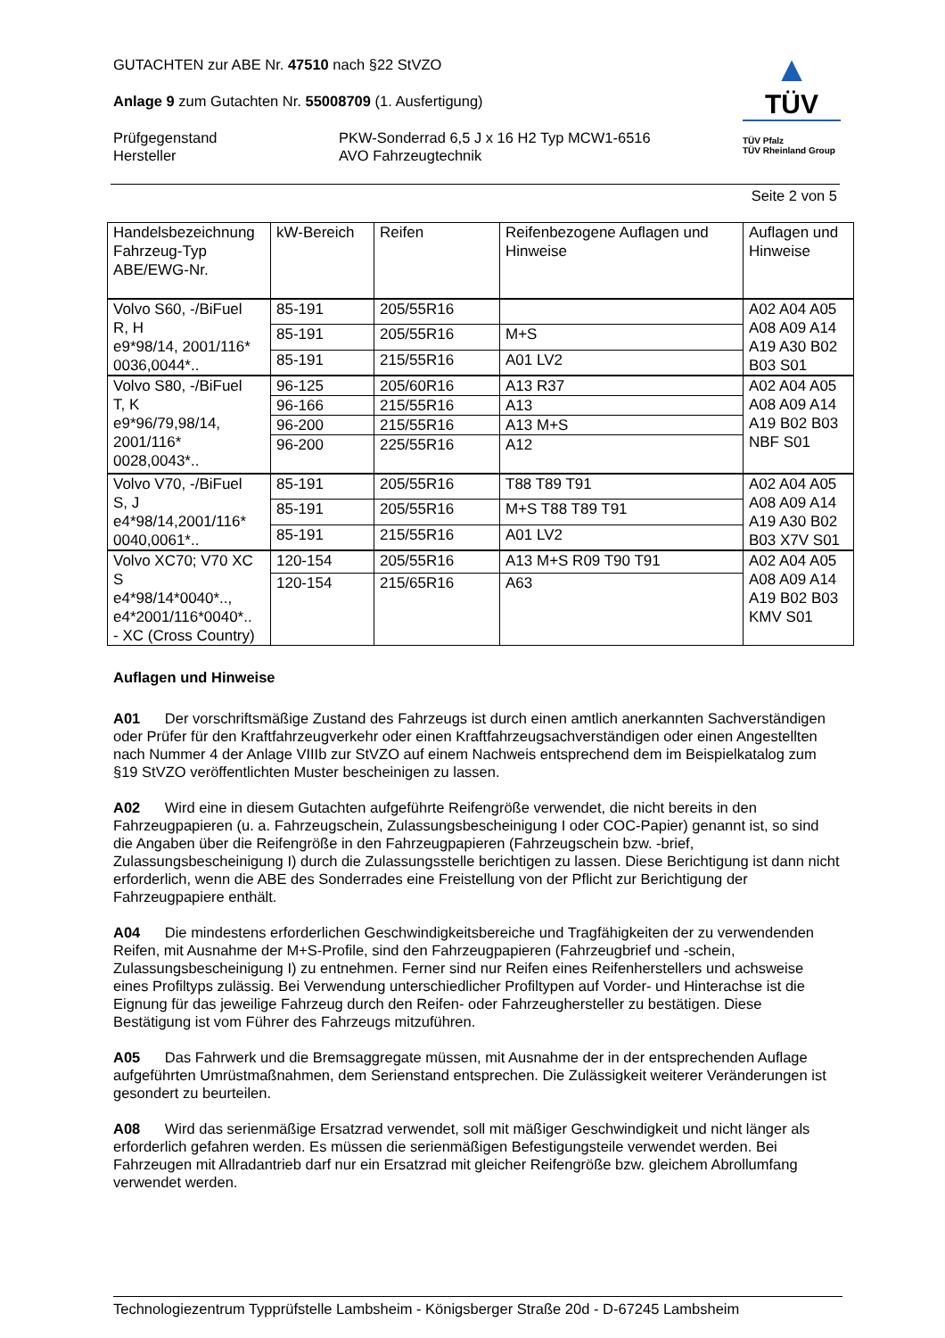▲
TÜV
TÜV Pfalz
TÜV Rheinland Group
GUTACHTEN zur ABE Nr. 47510 nach §22 StVZO
Anlage 9 zum Gutachten Nr. 55008709 (1. Ausfertigung)
Prüfgegenstand
Hersteller
PKW-Sonderrad 6,5 J x 16 H2 Typ MCW1-6516
AVO Fahrzeugtechnik
Seite 2 von 5
| Handelsbezeichnung Fahrzeug-Typ ABE/EWG-Nr. | kW-Bereich | Reifen | Reifenbezogene Auflagen und Hinweise | Auflagen und Hinweise |
| Volvo S60, -/BiFuel R, H e9*98/14, 2001/116* 0036,0044*.. | 85-191 | 205/55R16 | | A02 A04 A05 A08 A09 A14 A19 A30 B02 B03 S01 |
| | 85-191 | 205/55R16 | M+S | |
| | 85-191 | 215/55R16 | A01 LV2 | |
| Volvo S80, -/BiFuel T, K e9*96/79,98/14, 2001/116* 0028,0043*.. | 96-125 | 205/60R16 | A13 R37 | A02 A04 A05 A08 A09 A14 A19 B02 B03 NBF S01 |
| | 96-166 | 215/55R16 | A13 | |
| | 96-200 | 215/55R16 | A13 M+S | |
| | 96-200 | 225/55R16 | A12 | |
| Volvo V70, -/BiFuel S, J e4*98/14,2001/116* 0040,0061*.. | 85-191 | 205/55R16 | T88 T89 T91 | A02 A04 A05 A08 A09 A14 A19 A30 B02 B03 X7V S01 |
| | 85-191 | 205/55R16 | M+S T88 T89 T91 | |
| | 85-191 | 215/55R16 | A01 LV2 | |
| Volvo XC70; V70 XC S e4*98/14*0040*.., e4*2001/116*0040*.. - XC (Cross Country) | 120-154 | 205/55R16 | A13 M+S R09 T90 T91 | A02 A04 A05 A08 A09 A14 A19 B02 B03 KMV S01 |
| | 120-154 | 215/65R16 | A63 | |
Auflagen und Hinweise
A01 Der vorschriftsmäßige Zustand des Fahrzeugs ist durch einen amtlich anerkannten Sachverständigen oder Prüfer für den Kraftfahrzeugverkehr oder einen Kraftfahrzeugsachverständigen oder einen Angestellten nach Nummer 4 der Anlage VIIIb zur StVZO auf einem Nachweis entsprechend dem im Beispielkatalog zum §19 StVZO veröffentlichten Muster bescheinigen zu lassen.
A02 Wird eine in diesem Gutachten aufgeführte Reifengröße verwendet, die nicht bereits in den Fahrzeugpapieren (u. a. Fahrzeugschein, Zulassungsbescheinigung I oder COC-Papier) genannt ist, so sind die Angaben über die Reifengröße in den Fahrzeugpapieren (Fahrzeugschein bzw. -brief, Zulassungsbescheinigung I) durch die Zulassungsstelle berichtigen zu lassen. Diese Berichtigung ist dann nicht erforderlich, wenn die ABE des Sonderrades eine Freistellung von der Pflicht zur Berichtigung der Fahrzeugpapiere enthält.
A04 Die mindestens erforderlichen Geschwindigkeitsbereiche und Tragfähigkeiten der zu verwendenden Reifen, mit Ausnahme der M+S-Profile, sind den Fahrzeugpapieren (Fahrzeugbrief und -schein, Zulassungsbescheinigung I) zu entnehmen. Ferner sind nur Reifen eines Reifenherstellers und achsweise eines Profiltyps zulässig. Bei Verwendung unterschiedlicher Profiltypen auf Vorder- und Hinterachse ist die Eignung für das jeweilige Fahrzeug durch den Reifen- oder Fahrzeughersteller zu bestätigen. Diese Bestätigung ist vom Führer des Fahrzeugs mitzuführen.
A05 Das Fahrwerk und die Bremsaggregate müssen, mit Ausnahme der in der entsprechenden Auflage aufgeführten Umrüstmaßnahmen, dem Serienstand entsprechen. Die Zulässigkeit weiterer Veränderungen ist gesondert zu beurteilen.
A08 Wird das serienmäßige Ersatzrad verwendet, soll mit mäßiger Geschwindigkeit und nicht länger als erforderlich gefahren werden. Es müssen die serienmäßigen Befestigungsteile verwendet werden. Bei Fahrzeugen mit Allradantrieb darf nur ein Ersatzrad mit gleicher Reifengröße bzw. gleichem Abrollumfang verwendet werden.
Technologiezentrum Typprüfstelle Lambsheim - Königsberger Straße 20d - D-67245 Lambsheim